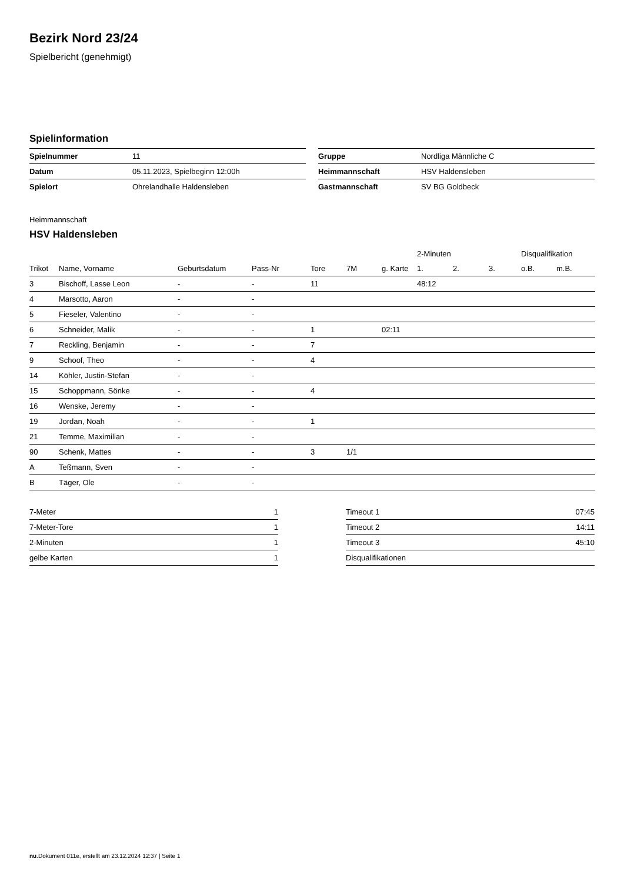Bezirk Nord 23/24
Spielbericht (genehmigt)
Spielinformation
| Spielnummer | 11 |
| Datum | 05.11.2023, Spielbeginn 12:00h |
| Spielort | Ohrelandhalle Haldensleben |
| Gruppe | Nordliga Männliche C |
| Heimmannschaft | HSV Haldensleben |
| Gastmannschaft | SV BG Goldbeck |
Heimmannschaft
HSV Haldensleben
| | | | | | | | 2-Minuten | | | Disqualifikation | |
| --- | --- | --- | --- | --- | --- | --- | --- | --- | --- | --- | --- |
| Trikot | Name, Vorname | Geburtsdatum | Pass-Nr | Tore | 7M | g. Karte | 1. | 2. | 3. | o.B. | m.B. |
| 3 | Bischoff, Lasse Leon | - | - | 11 | | | 48:12 | | | | |
| 4 | Marsotto, Aaron | - | - | | | | | | | | |
| 5 | Fieseler, Valentino | - | - | | | | | | | | |
| 6 | Schneider, Malik | - | - | 1 | | 02:11 | | | | | |
| 7 | Reckling, Benjamin | - | - | 7 | | | | | | | |
| 9 | Schoof, Theo | - | - | 4 | | | | | | | |
| 14 | Köhler, Justin-Stefan | - | - | | | | | | | | |
| 15 | Schoppmann, Sönke | - | - | 4 | | | | | | | |
| 16 | Wenske, Jeremy | - | - | | | | | | | | |
| 19 | Jordan, Noah | - | - | 1 | | | | | | | |
| 21 | Temme, Maximilian | - | - | | | | | | | | |
| 90 | Schenk, Mattes | - | - | 3 | 1/1 | | | | | | |
| A | Teßmann, Sven | - | - | | | | | | | | |
| B | Täger, Ole | - | - | | | | | | | | |
| 7-Meter | 1 |
| 7-Meter-Tore | 1 |
| 2-Minuten | 1 |
| gelbe Karten | 1 |
| Timeout 1 | 07:45 |
| Timeout 2 | 14:11 |
| Timeout 3 | 45:10 |
| Disqualifikationen | |
nu.Dokument 011e, erstellt am 23.12.2024 12:37 | Seite 1